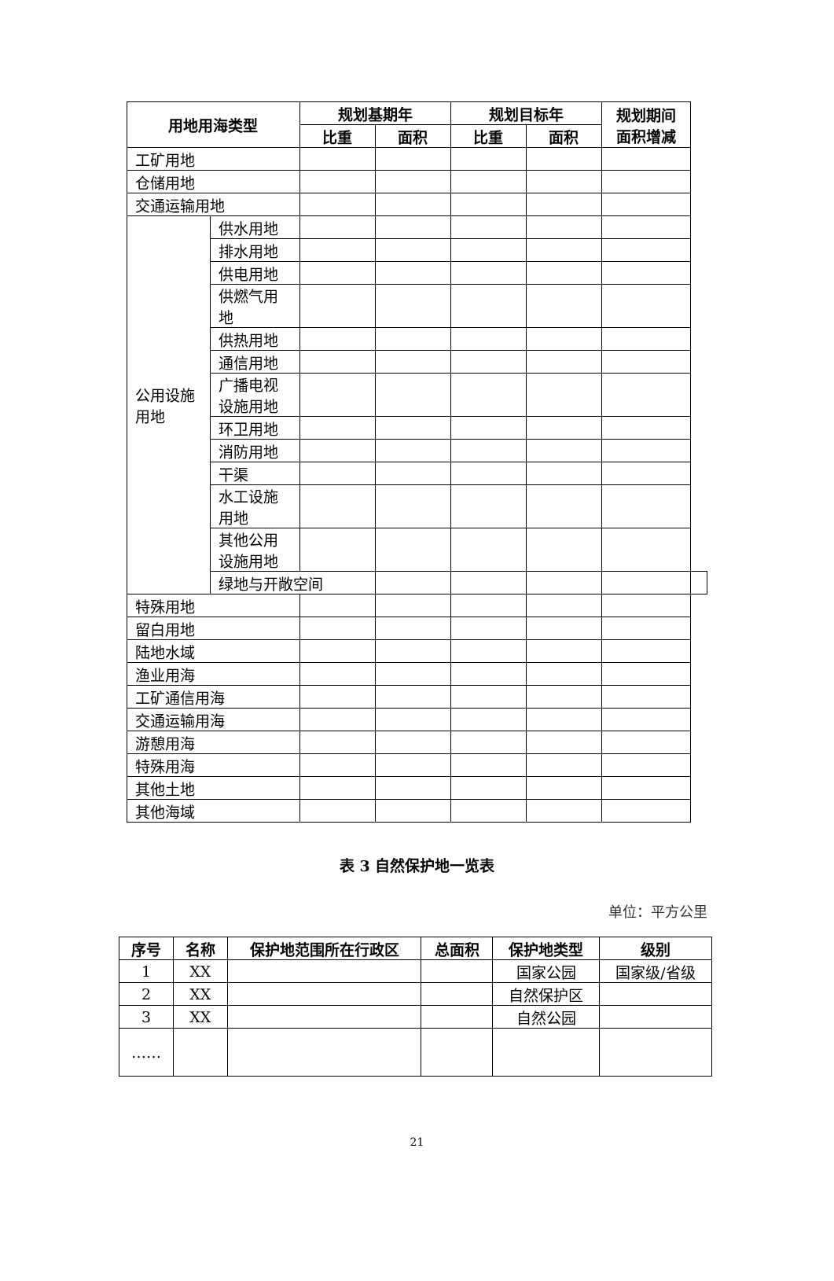| 用地用海类型 | | 规划基期年 | | 规划目标年 | | 规划期间面积增减 | |
| --- | --- | --- | --- | --- | --- | --- | --- |
| | | 比重 | 面积 | 比重 | 面积 | | |
| 工矿用地 | | | | | | | |
| 仓储用地 | | | | | | | |
| 交通运输用地 | | | | | | | |
| 公用设施用地 | 供水用地 | | | | | | |
| | 排水用地 | | | | | | |
| | 供电用地 | | | | | | |
| | 供燃气用地 | | | | | | |
| | 供热用地 | | | | | | |
| | 通信用地 | | | | | | |
| | 广播电视设施用地 | | | | | | |
| | 环卫用地 | | | | | | |
| | 消防用地 | | | | | | |
| | 干渠 | | | | | | |
| | 水工设施用地 | | | | | | |
| | 其他公用设施用地 | | | | | | |
| | 绿地与开敞空间 | | | | | | |
| 特殊用地 | | | | | | | |
| 留白用地 | | | | | | | |
| 陆地水域 | | | | | | | |
| 渔业用海 | | | | | | | |
| 工矿通信用海 | | | | | | | |
| 交通运输用海 | | | | | | | |
| 游憩用海 | | | | | | | |
| 特殊用海 | | | | | | | |
| 其他土地 | | | | | | | |
| 其他海域 | | | | | | | |
表 3 自然保护地一览表
单位：平方公里
| 序号 | 名称 | 保护地范围所在行政区 | 总面积 | 保护地类型 | 级别 |
| --- | --- | --- | --- | --- | --- |
| 1 | XX | | | 国家公园 | 国家级/省级 |
| 2 | XX | | | 自然保护区 | |
| 3 | XX | | | 自然公园 | |
| …… | | | | | |
21